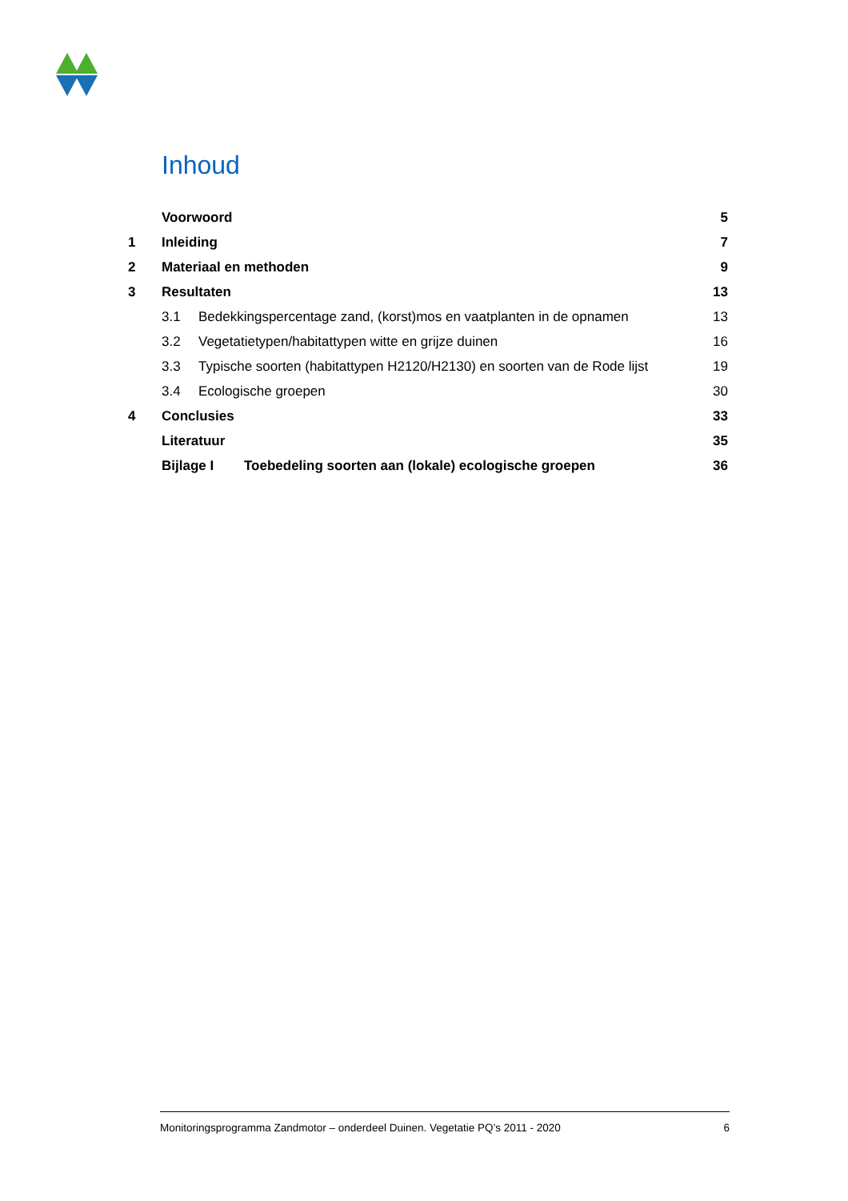Inhoud
| | Voorwoord | | 5 |
| 1 | Inleiding | | 7 |
| 2 | Materiaal en methoden | | 9 |
| 3 | Resultaten | | 13 |
| | 3.1 | Bedekkingspercentage zand, (korst)mos en vaatplanten in de opnamen | 13 |
| | 3.2 | Vegetatietypen/habitattypen witte en grijze duinen | 16 |
| | 3.3 | Typische soorten (habitattypen H2120/H2130) en soorten van de Rode lijst | 19 |
| | 3.4 | Ecologische groepen | 30 |
| 4 | Conclusies | | 33 |
| | Literatuur | | 35 |
| | Bijlage I Toebedeling soorten aan (lokale) ecologische groepen | | 36 |
Monitoringsprogramma Zandmotor – onderdeel Duinen. Vegetatie PQ’s 2011 - 2020 6